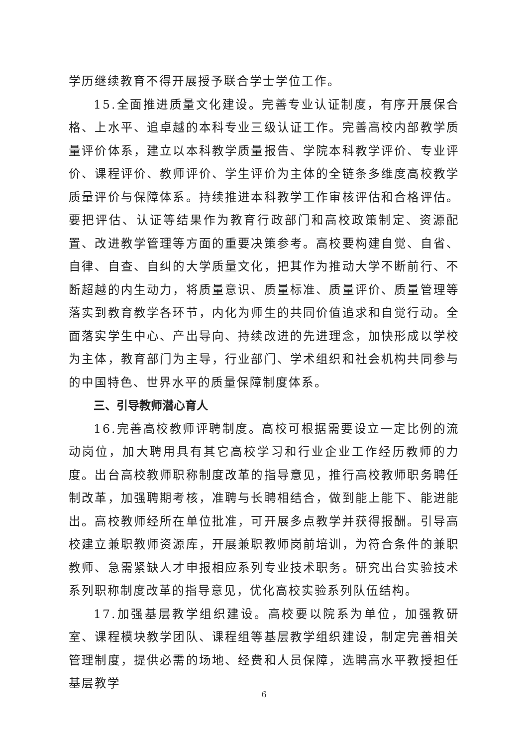学历继续教育不得开展授予联合学士学位工作。
15.全面推进质量文化建设。完善专业认证制度，有序开展保合格、上水平、追卓越的本科专业三级认证工作。完善高校内部教学质量评价体系，建立以本科教学质量报告、学院本科教学评价、专业评价、课程评价、教师评价、学生评价为主体的全链条多维度高校教学质量评价与保障体系。持续推进本科教学工作审核评估和合格评估。要把评估、认证等结果作为教育行政部门和高校政策制定、资源配置、改进教学管理等方面的重要决策参考。高校要构建自觉、自省、自律、自查、自纠的大学质量文化，把其作为推动大学不断前行、不断超越的内生动力，将质量意识、质量标准、质量评价、质量管理等落实到教育教学各环节，内化为师生的共同价值追求和自觉行动。全面落实学生中心、产出导向、持续改进的先进理念，加快形成以学校为主体，教育部门为主导，行业部门、学术组织和社会机构共同参与的中国特色、世界水平的质量保障制度体系。
三、引导教师潜心育人
16.完善高校教师评聘制度。高校可根据需要设立一定比例的流动岗位，加大聘用具有其它高校学习和行业企业工作经历教师的力度。出台高校教师职称制度改革的指导意见，推行高校教师职务聘任制改革，加强聘期考核，准聘与长聘相结合，做到能上能下、能进能出。高校教师经所在单位批准，可开展多点教学并获得报酬。引导高校建立兼职教师资源库，开展兼职教师岗前培训，为符合条件的兼职教师、急需紧缺人才申报相应系列专业技术职务。研究出台实验技术系列职称制度改革的指导意见，优化高校实验系列队伍结构。
17.加强基层教学组织建设。高校要以院系为单位，加强教研室、课程模块教学团队、课程组等基层教学组织建设，制定完善相关管理制度，提供必需的场地、经费和人员保障，选聘高水平教授担任基层教学
6